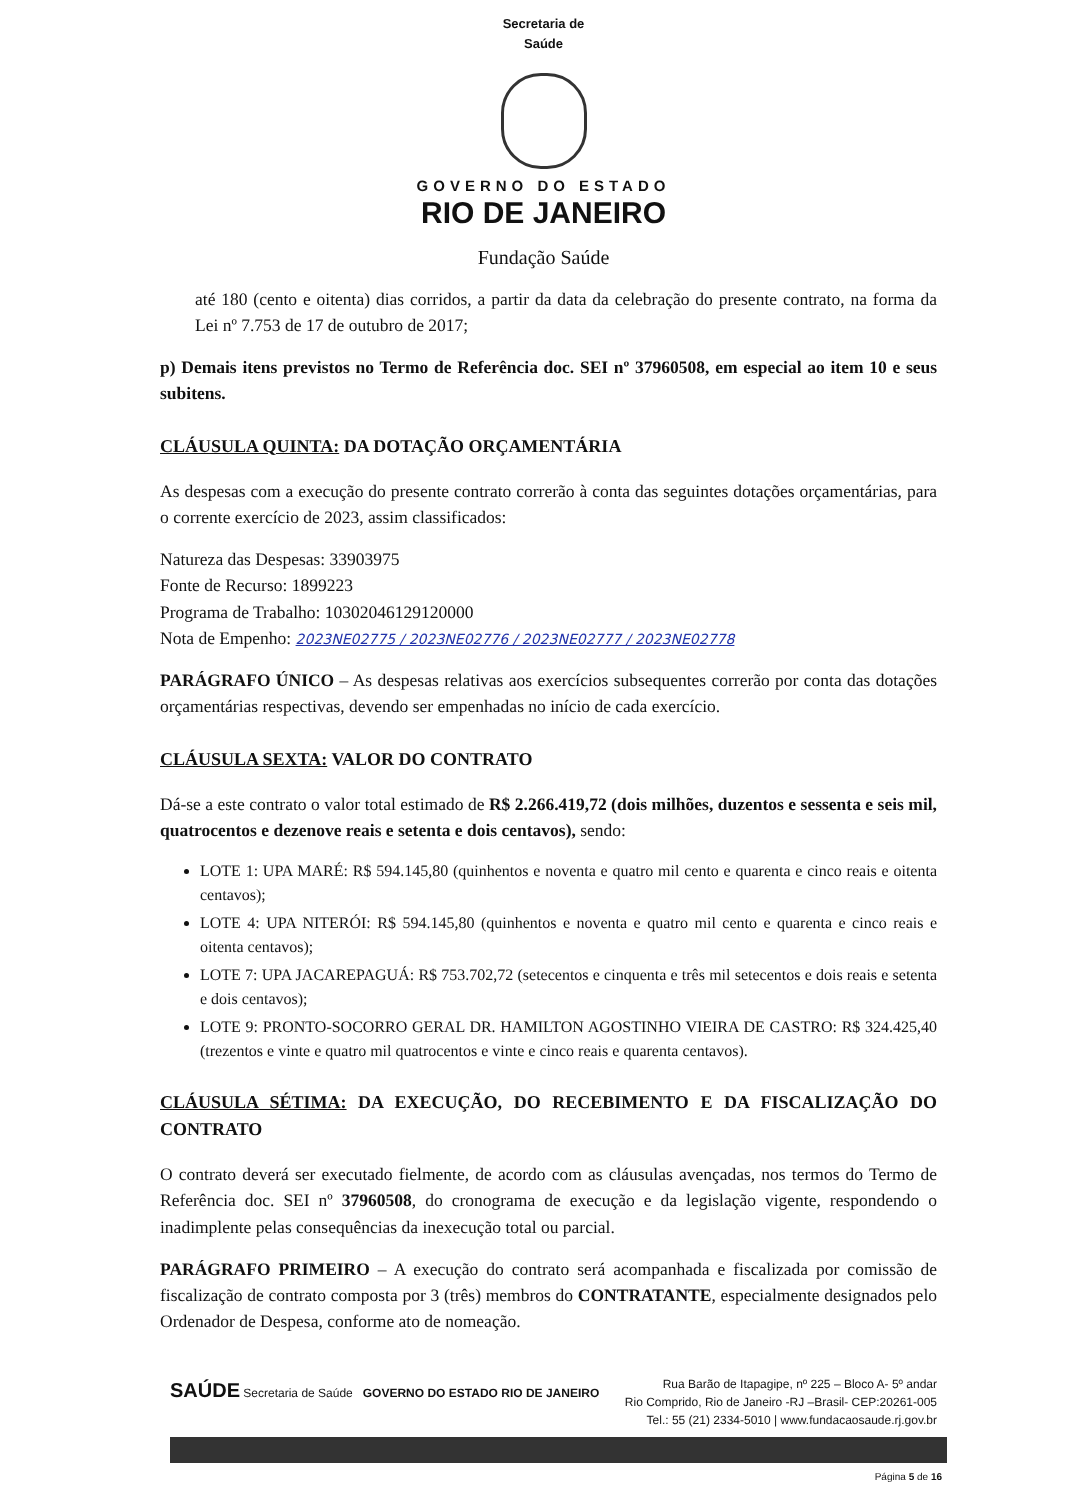Secretaria de
Saúde
GOVERNO DO ESTADO
RIO DE JANEIRO
Fundação Saúde
até 180 (cento e oitenta) dias corridos, a partir da data da celebração do presente contrato, na forma da Lei nº 7.753 de 17 de outubro de 2017;
p) Demais itens previstos no Termo de Referência doc. SEI nº 37960508, em especial ao item 10 e seus subitens.
CLÁUSULA QUINTA: DA DOTAÇÃO ORÇAMENTÁRIA
As despesas com a execução do presente contrato correrão à conta das seguintes dotações orçamentárias, para o corrente exercício de 2023, assim classificados:
Natureza das Despesas: 33903975
Fonte de Recurso: 1899223
Programa de Trabalho: 10302046129120000
Nota de Empenho: 2023NE02775 / 2023NE02776 / 2023NE02777 / 2023NE02778
PARÁGRAFO ÚNICO – As despesas relativas aos exercícios subsequentes correrão por conta das dotações orçamentárias respectivas, devendo ser empenhadas no início de cada exercício.
CLÁUSULA SEXTA: VALOR DO CONTRATO
Dá-se a este contrato o valor total estimado de R$ 2.266.419,72 (dois milhões, duzentos e sessenta e seis mil, quatrocentos e dezenove reais e setenta e dois centavos), sendo:
LOTE 1: UPA MARÉ: R$ 594.145,80 (quinhentos e noventa e quatro mil cento e quarenta e cinco reais e oitenta centavos);
LOTE 4: UPA NITERÓI: R$ 594.145,80 (quinhentos e noventa e quatro mil cento e quarenta e cinco reais e oitenta centavos);
LOTE 7: UPA JACAREPAGUÁ: R$ 753.702,72 (setecentos e cinquenta e três mil setecentos e dois reais e setenta e dois centavos);
LOTE 9: PRONTO-SOCORRO GERAL DR. HAMILTON AGOSTINHO VIEIRA DE CASTRO: R$ 324.425,40 (trezentos e vinte e quatro mil quatrocentos e vinte e cinco reais e quarenta centavos).
CLÁUSULA SÉTIMA: DA EXECUÇÃO, DO RECEBIMENTO E DA FISCALIZAÇÃO DO CONTRATO
O contrato deverá ser executado fielmente, de acordo com as cláusulas avençadas, nos termos do Termo de Referência doc. SEI nº 37960508, do cronograma de execução e da legislação vigente, respondendo o inadimplente pelas consequências da inexecução total ou parcial.
PARÁGRAFO PRIMEIRO – A execução do contrato será acompanhada e fiscalizada por comissão de fiscalização de contrato composta por 3 (três) membros do CONTRATANTE, especialmente designados pelo Ordenador de Despesa, conforme ato de nomeação.
SAÚDE Secretaria de Saúde GOVERNO DO ESTADO RIO DE JANEIRO
Rua Barão de Itapagipe, nº 225 – Bloco A- 5º andar
Rio Comprido, Rio de Janeiro -RJ –Brasil- CEP:20261-005
Tel.: 55 (21) 2334-5010 | www.fundacaosaude.rj.gov.br
Página 5 de 16